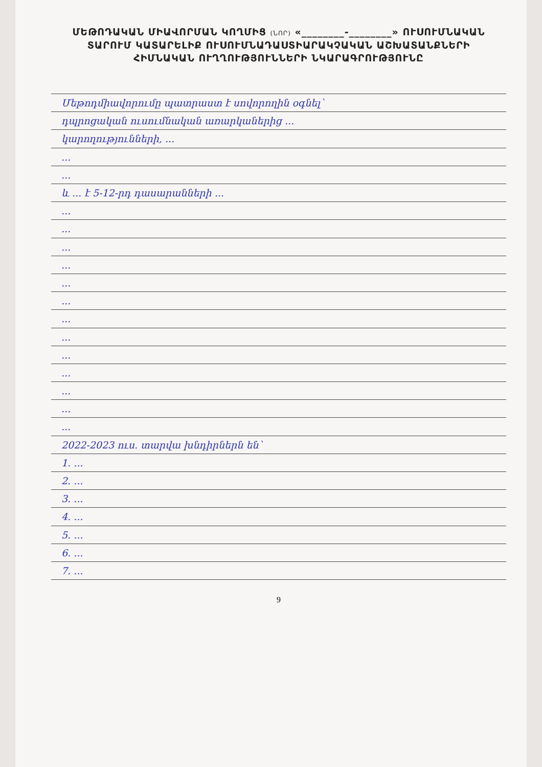ՄԵԹՈԴԱԿԱՆ ՄԻԱՎՈՐՄԱՆ ԿՈՂՄԻՑ (ՆՈՐ) «________-________» ՈՒՍՈՒՄՆԱԿԱՆ
ՏԱՐՈՒՄ ԿԱՏԱՐԵԼԻՔ ՈՒՍՈՒՄՆԱԴԱՍՏԻԱՐԱԿՉԱԿԱՆ ԱՇԽԱՏԱՆՔՆԵՐԻ
ՀԻՄՆԱԿԱՆ ՈՒՂՂՈՒԹՅՈՒՆՆԵՐԻ ՆԿԱՐԱԳՐՈՒԹՅՈՒՆԸ
Մեթոդմիավորումը պատրաստ է սովորողին օգնել՝
դպրոցական ուսումնական առարկաներից ...
կարողությունների, ...
...
...
և ... է 5-12-րդ դասարանների ...
...
...
...
...
...
...
...
...
...
...
...
...
...
2022-2023 ուս. տարվա խնդիրներն են՝
1. ...
2. ...
3. ...
4. ...
5. ...
6. ...
7. ...
9